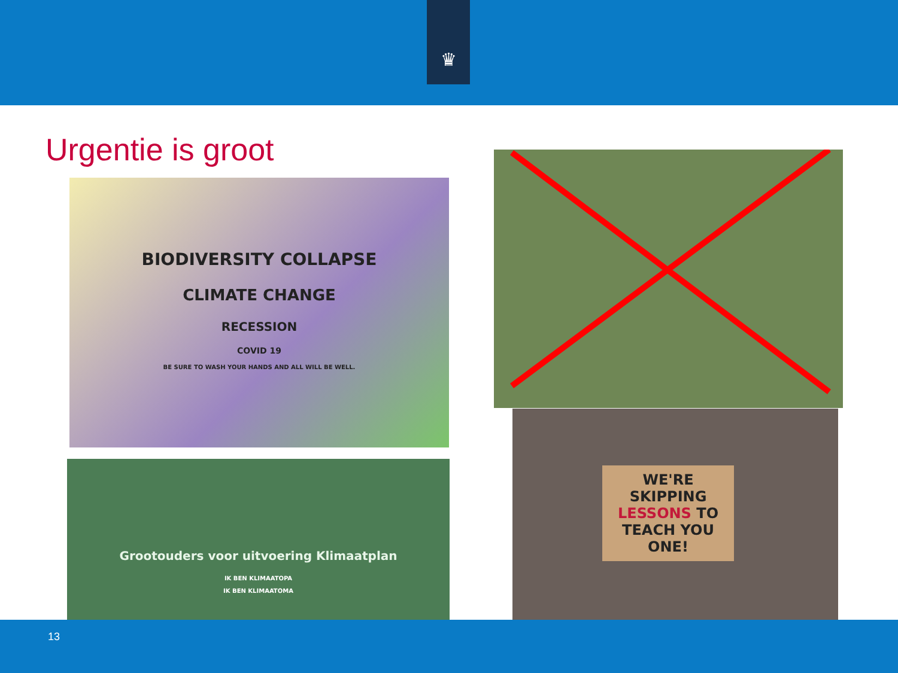♛
Urgentie is groot
BIODIVERSITY COLLAPSE
CLIMATE CHANGE
RECESSION
COVID 19
BE SURE TO WASH YOUR HANDS AND ALL WILL BE WELL.
Grootouders voor uitvoering Klimaatplan
IK BEN KLIMAATOPA
IK BEN KLIMAATOMA
WE'RE SKIPPING LESSONS TO TEACH YOU ONE!
13